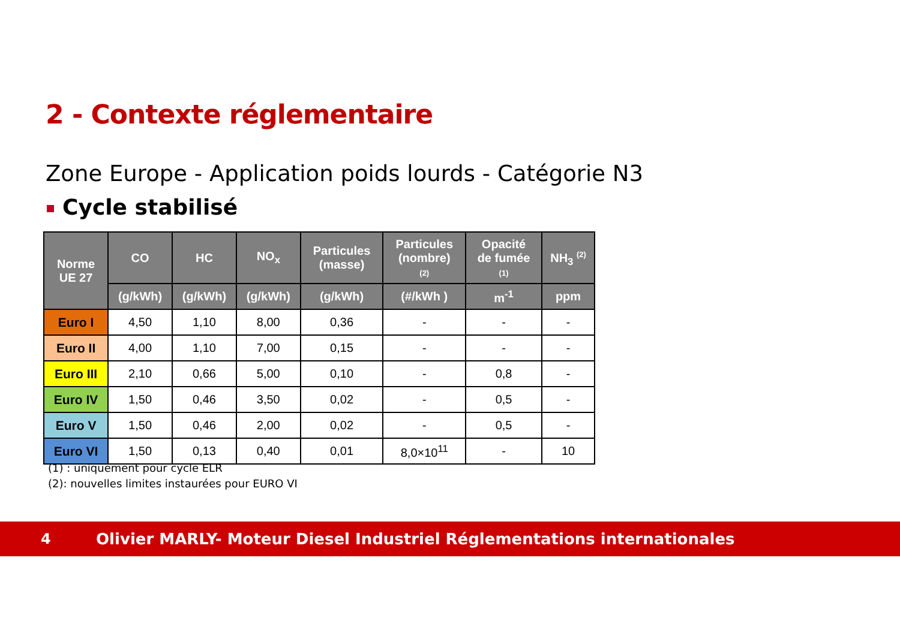2 - Contexte réglementaire
Zone Europe - Application poids lourds - Catégorie N3
Cycle stabilisé
| Norme UE 27 | CO | HC | NO<sub>x</sub> | Particules (masse) | Particules (nombre) (2) | Opacité de fumée (1) | NH<sub>3</sub> <sup>(2)</sup> |
| --- | --- | --- | --- | --- | --- | --- | --- |
| | (g/kWh) | (g/kWh) | (g/kWh) | (g/kWh) | (#/kWh ) | m<sup>-1</sup> | ppm |
| Euro I | 4,50 | 1,10 | 8,00 | 0,36 | - | - | - |
| Euro II | 4,00 | 1,10 | 7,00 | 0,15 | - | - | - |
| Euro III | 2,10 | 0,66 | 5,00 | 0,10 | - | 0,8 | - |
| Euro IV | 1,50 | 0,46 | 3,50 | 0,02 | - | 0,5 | - |
| Euro V | 1,50 | 0,46 | 2,00 | 0,02 | - | 0,5 | - |
| Euro VI | 1,50 | 0,13 | 0,40 | 0,01 | 8,0×10<sup>11</sup> | - | 10 |
(1) : uniquement pour cycle ELR
(2): nouvelles limites instaurées pour EURO VI
4
Olivier MARLY- Moteur Diesel Industriel Réglementations internationales